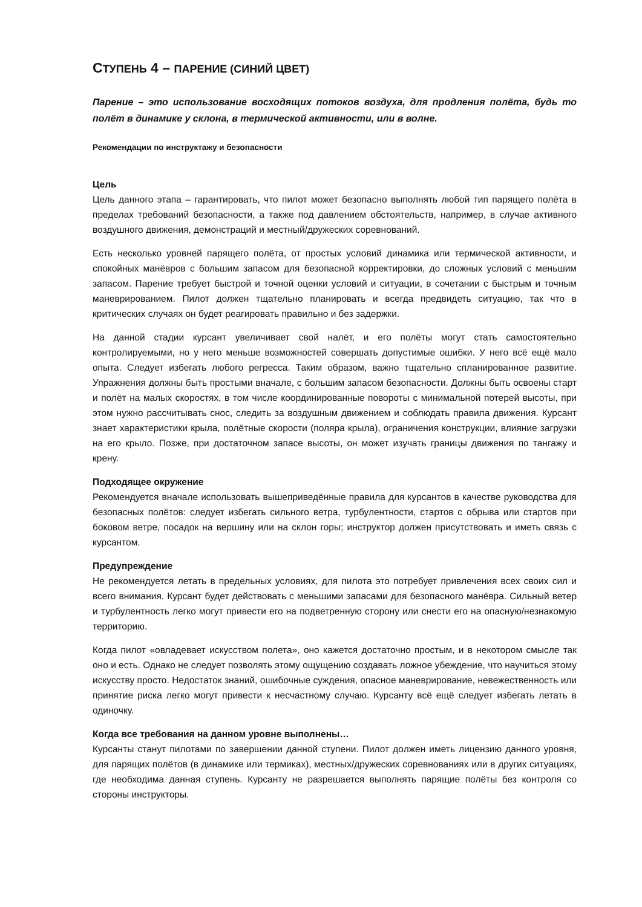СТУПЕНЬ 4 – ПАРЕНИЕ (СИНИЙ ЦВЕТ)
Парение – это использование восходящих потоков воздуха, для продления полёта, будь то полёт в динамике у склона, в термической активности, или в волне.
Рекомендации по инструктажу и безопасности
Цель
Цель данного этапа – гарантировать, что пилот может безопасно выполнять любой тип парящего полёта в пределах требований безопасности, а также под давлением обстоятельств, например, в случае активного воздушного движения, демонстраций и местный/дружеских соревнований.
Есть несколько уровней парящего полёта, от простых условий динамика или термической активности, и спокойных манёвров с большим запасом для безопасной корректировки, до сложных условий с меньшим запасом. Парение требует быстрой и точной оценки условий и ситуации, в сочетании с быстрым и точным маневрированием. Пилот должен тщательно планировать и всегда предвидеть ситуацию, так что в критических случаях он будет реагировать правильно и без задержки.
На данной стадии курсант увеличивает свой налёт, и его полёты могут стать самостоятельно контролируемыми, но у него меньше возможностей совершать допустимые ошибки. У него всё ещё мало опыта. Следует избегать любого регресса. Таким образом, важно тщательно спланированное развитие. Упражнения должны быть простыми вначале, с большим запасом безопасности. Должны быть освоены старт и полёт на малых скоростях, в том числе координированные повороты с минимальной потерей высоты, при этом нужно рассчитывать снос, следить за воздушным движением и соблюдать правила движения. Курсант знает характеристики крыла, полётные скорости (поляра крыла), ограничения конструкции, влияние загрузки на его крыло. Позже, при достаточном запасе высоты, он может изучать границы движения по тангажу и крену.
Подходящее окружение
Рекомендуется вначале использовать вышеприведённые правила для курсантов в качестве руководства для безопасных полётов: следует избегать сильного ветра, турбулентности, стартов с обрыва или стартов при боковом ветре, посадок на вершину или на склон горы; инструктор должен присутствовать и иметь связь с курсантом.
Предупреждение
Не рекомендуется летать в предельных условиях, для пилота это потребует привлечения всех своих сил и всего внимания. Курсант будет действовать с меньшими запасами для безопасного манёвра. Сильный ветер и турбулентность легко могут привести его на подветренную сторону или снести его на опасную/незнакомую территорию.
Когда пилот «овладевает искусством полета», оно кажется достаточно простым, и в некотором смысле так оно и есть. Однако не следует позволять этому ощущению создавать ложное убеждение, что научиться этому искусству просто. Недостаток знаний, ошибочные суждения, опасное маневрирование, невежественность или принятие риска легко могут привести к несчастному случаю. Курсанту всё ещё следует избегать летать в одиночку.
Когда все требования на данном уровне выполнены…
Курсанты станут пилотами по завершении данной ступени. Пилот должен иметь лицензию данного уровня, для парящих полётов (в динамике или термиках), местных/дружеских соревнованиях или в других ситуациях, где необходима данная ступень. Курсанту не разрешается выполнять парящие полёты без контроля со стороны инструкторы.